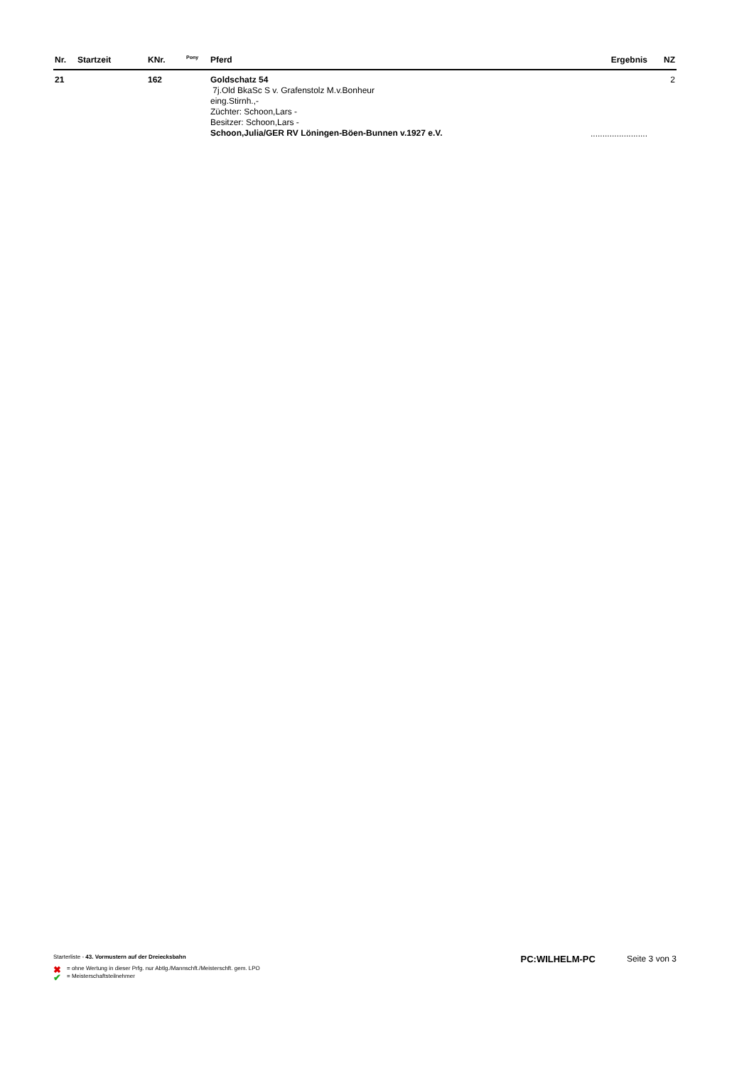| Nr. | Startzeit | KNr. | <sup>Pony</sup> | Pferd | Ergebnis | NZ |
| --- | --- | --- | --- | --- | --- | --- |
| 21 | | 162 | | Goldschatz 54 7j.Old BkaSc S v. Grafenstolz M.v.Bonheur eing.Stirnh.,- Züchter: Schoon,Lars - Besitzer: Schoon,Lars - Schoon,Julia/GER RV Löningen-Böen-Bunnen v.1927 e.V. | ........................ | 2 |
Starterliste - 43. Vormustern auf der Dreiecksbahn PC:WILHELM-PC Seite 3 von 3
✖ = ohne Wertung in dieser Prfg. nur Abtlg./Mannschft./Meisterschft. gem. LPO
✔ = Meisterschaftsteilnehmer